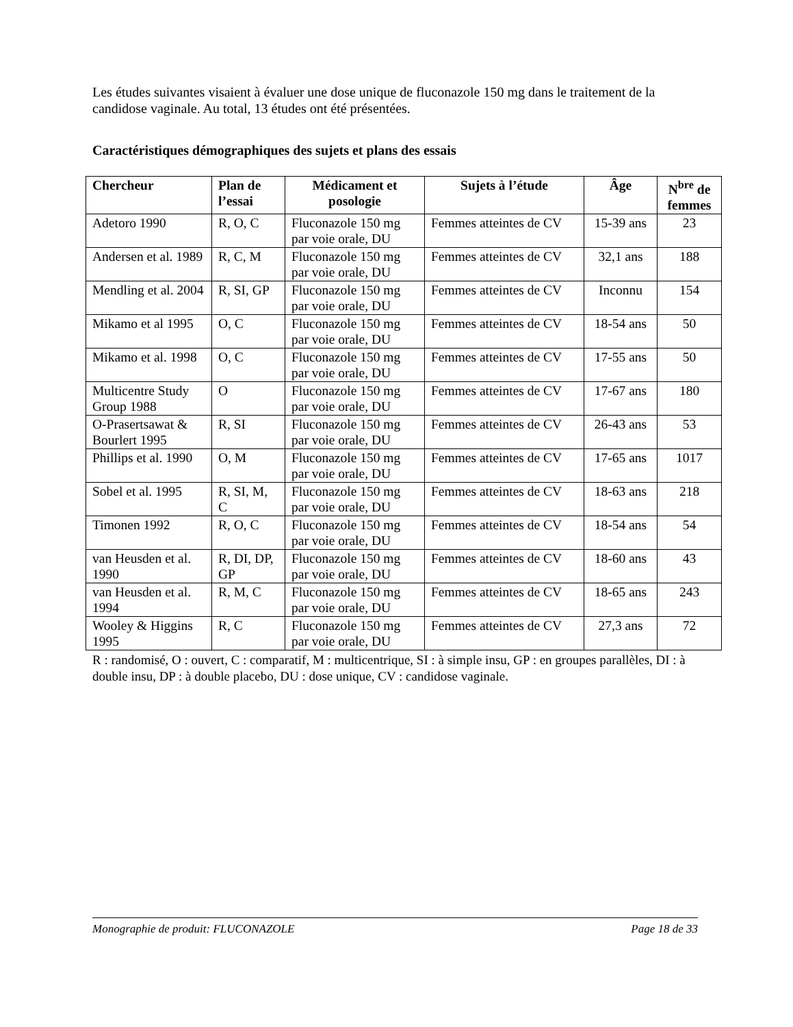Les études suivantes visaient à évaluer une dose unique de fluconazole 150 mg dans le traitement de la candidose vaginale. Au total, 13 études ont été présentées.
Caractéristiques démographiques des sujets et plans des essais
| Chercheur | Plan de l’essai | Médicament et posologie | Sujets à l’étude | Âge | N<sup>bre</sup> de femmes |
| --- | --- | --- | --- | --- | --- |
| Adetoro 1990 | R, O, C | Fluconazole 150 mg par voie orale, DU | Femmes atteintes de CV | 15-39 ans | 23 |
| Andersen et al. 1989 | R, C, M | Fluconazole 150 mg par voie orale, DU | Femmes atteintes de CV | 32,1 ans | 188 |
| Mendling et al. 2004 | R, SI, GP | Fluconazole 150 mg par voie orale, DU | Femmes atteintes de CV | Inconnu | 154 |
| Mikamo et al 1995 | O, C | Fluconazole 150 mg par voie orale, DU | Femmes atteintes de CV | 18-54 ans | 50 |
| Mikamo et al. 1998 | O, C | Fluconazole 150 mg par voie orale, DU | Femmes atteintes de CV | 17-55 ans | 50 |
| Multicentre Study Group 1988 | O | Fluconazole 150 mg par voie orale, DU | Femmes atteintes de CV | 17-67 ans | 180 |
| O-Prasertsawat & Bourlert 1995 | R, SI | Fluconazole 150 mg par voie orale, DU | Femmes atteintes de CV | 26-43 ans | 53 |
| Phillips et al. 1990 | O, M | Fluconazole 150 mg par voie orale, DU | Femmes atteintes de CV | 17-65 ans | 1017 |
| Sobel et al. 1995 | R, SI, M, C | Fluconazole 150 mg par voie orale, DU | Femmes atteintes de CV | 18-63 ans | 218 |
| Timonen 1992 | R, O, C | Fluconazole 150 mg par voie orale, DU | Femmes atteintes de CV | 18-54 ans | 54 |
| van Heusden et al. 1990 | R, DI, DP, GP | Fluconazole 150 mg par voie orale, DU | Femmes atteintes de CV | 18-60 ans | 43 |
| van Heusden et al. 1994 | R, M, C | Fluconazole 150 mg par voie orale, DU | Femmes atteintes de CV | 18-65 ans | 243 |
| Wooley & Higgins 1995 | R, C | Fluconazole 150 mg par voie orale, DU | Femmes atteintes de CV | 27,3 ans | 72 |
R : randomisé, O : ouvert, C : comparatif, M : multicentrique, SI : à simple insu, GP : en groupes parallèles, DI : à double insu, DP : à double placebo, DU : dose unique, CV : candidose vaginale.
Monographie de produit: FLUCONAZOLE Page 18 de 33